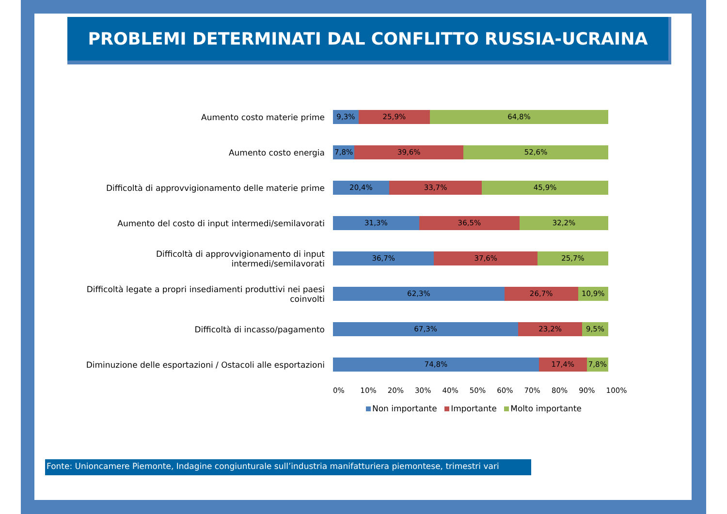PROBLEMI DETERMINATI DAL CONFLITTO RUSSIA-UCRAINA
Aumento costo materie prime
9,3% 25,9% 64,8%
Aumento costo energia
7,8% 39,6% 52,6%
Difficoltà di approvvigionamento delle materie prime
20,4% 33,7% 45,9%
Aumento del costo di input intermedi/semilavorati
31,3% 36,5% 32,2%
Difficoltà di approvvigionamento di input intermedi/semilavorati
36,7% 37,6% 25,7%
Difficoltà legate a propri insediamenti produttivi nei paesi coinvolti
62,3% 26,7% 10,9%
Difficoltà di incasso/pagamento
67,3% 23,2% 9,5%
Diminuzione delle esportazioni / Ostacoli alle esportazioni
74,8% 17,4% 7,8%
0% 10% 20% 30% 40% 50% 60% 70% 80% 90% 100%
Non importante Importante Molto importante
Fonte: Unioncamere Piemonte, Indagine congiunturale sull’industria manifatturiera piemontese, trimestri vari